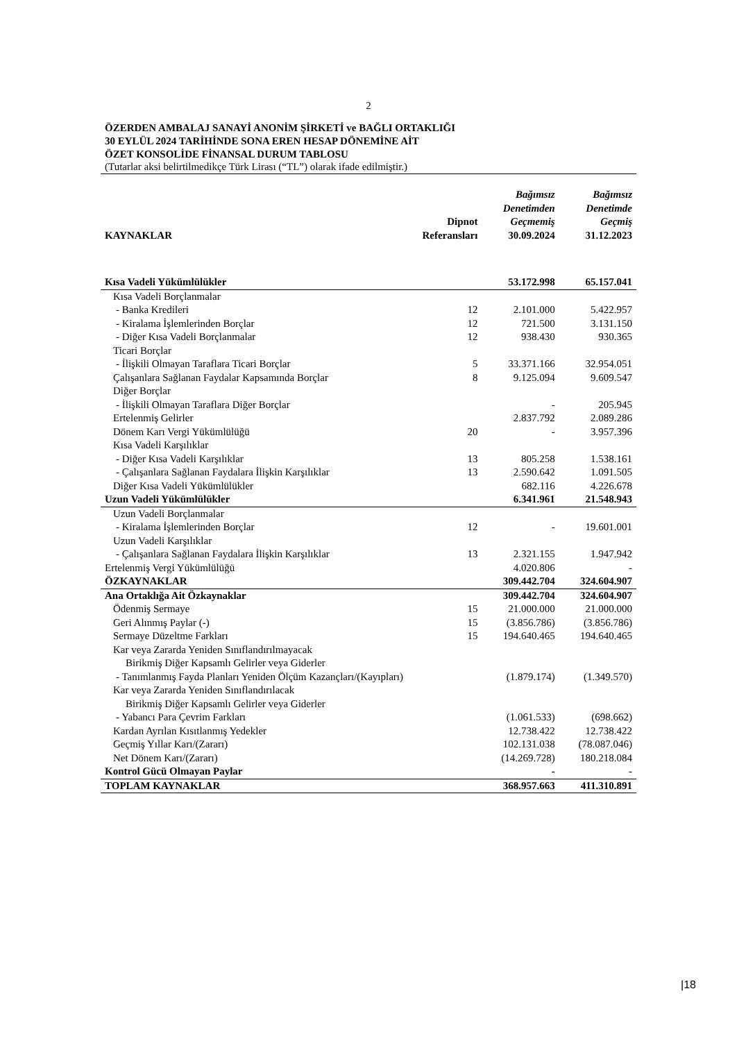2
ÖZERDEN AMBALAJ SANAYİ ANONİM ŞİRKETİ ve BAĞLI ORTAKLIĞI
30 EYLÜL 2024 TARİHİNDE SONA EREN HESAP DÖNEMİNE AİT
ÖZET KONSOLİDE FİNANSAL DURUM TABLOSU
(Tutarlar aksi belirtilmedikçe Türk Lirası (“TL”) olarak ifade edilmiştir.)
| KAYNAKLAR | Dipnot Referansları | Bağımsız Denetimden Geçmemiş 30.09.2024 | Bağımsız Denetimde Geçmiş 31.12.2023 |
| --- | --- | --- | --- |
| Kısa Vadeli Yükümlülükler | | 53.172.998 | 65.157.041 |
| Kısa Vadeli Borçlanmalar | | | |
| - Banka Kredileri | 12 | 2.101.000 | 5.422.957 |
| - Kiralama İşlemlerinden Borçlar | 12 | 721.500 | 3.131.150 |
| - Diğer Kısa Vadeli Borçlanmalar | 12 | 938.430 | 930.365 |
| Ticari Borçlar | | | |
| - İlişkili Olmayan Taraflara Ticari Borçlar | 5 | 33.371.166 | 32.954.051 |
| Çalışanlara Sağlanan Faydalar Kapsamında Borçlar | 8 | 9.125.094 | 9.609.547 |
| Diğer Borçlar | | | |
| - İlişkili Olmayan Taraflara Diğer Borçlar | | - | 205.945 |
| Ertelenmiş Gelirler | | 2.837.792 | 2.089.286 |
| Dönem Karı Vergi Yükümlülüğü | 20 | - | 3.957.396 |
| Kısa Vadeli Karşılıklar | | | |
| - Diğer Kısa Vadeli Karşılıklar | 13 | 805.258 | 1.538.161 |
| - Çalışanlara Sağlanan Faydalara İlişkin Karşılıklar | 13 | 2.590.642 | 1.091.505 |
| Diğer Kısa Vadeli Yükümlülükler | | 682.116 | 4.226.678 |
| Uzun Vadeli Yükümlülükler | | 6.341.961 | 21.548.943 |
| Uzun Vadeli Borçlanmalar | | | |
| - Kiralama İşlemlerinden Borçlar | 12 | - | 19.601.001 |
| Uzun Vadeli Karşılıklar | | | |
| - Çalışanlara Sağlanan Faydalara İlişkin Karşılıklar | 13 | 2.321.155 | 1.947.942 |
| Ertelenmiş Vergi Yükümlülüğü | | 4.020.806 | - |
| ÖZKAYNAKLAR | | 309.442.704 | 324.604.907 |
| Ana Ortaklığa Ait Özkaynaklar | | 309.442.704 | 324.604.907 |
| Ödenmiş Sermaye | 15 | 21.000.000 | 21.000.000 |
| Geri Alınmış Paylar (-) | 15 | (3.856.786) | (3.856.786) |
| Sermaye Düzeltme Farkları | 15 | 194.640.465 | 194.640.465 |
| Kar veya Zararda Yeniden Sınıflandırılmayacak | | | |
| Birikmiş Diğer Kapsamlı Gelirler veya Giderler | | | |
| - Tanımlanmış Fayda Planları Yeniden Ölçüm Kazançları/(Kayıpları) | | (1.879.174) | (1.349.570) |
| Kar veya Zararda Yeniden Sınıflandırılacak | | | |
| Birikmiş Diğer Kapsamlı Gelirler veya Giderler | | | |
| - Yabancı Para Çevrim Farkları | | (1.061.533) | (698.662) |
| Kardan Ayrılan Kısıtlanmış Yedekler | | 12.738.422 | 12.738.422 |
| Geçmiş Yıllar Karı/(Zararı) | | 102.131.038 | (78.087.046) |
| Net Dönem Karı/(Zararı) | | (14.269.728) | 180.218.084 |
| Kontrol Gücü Olmayan Paylar | | - | - |
| TOPLAM KAYNAKLAR | | 368.957.663 | 411.310.891 |
|18